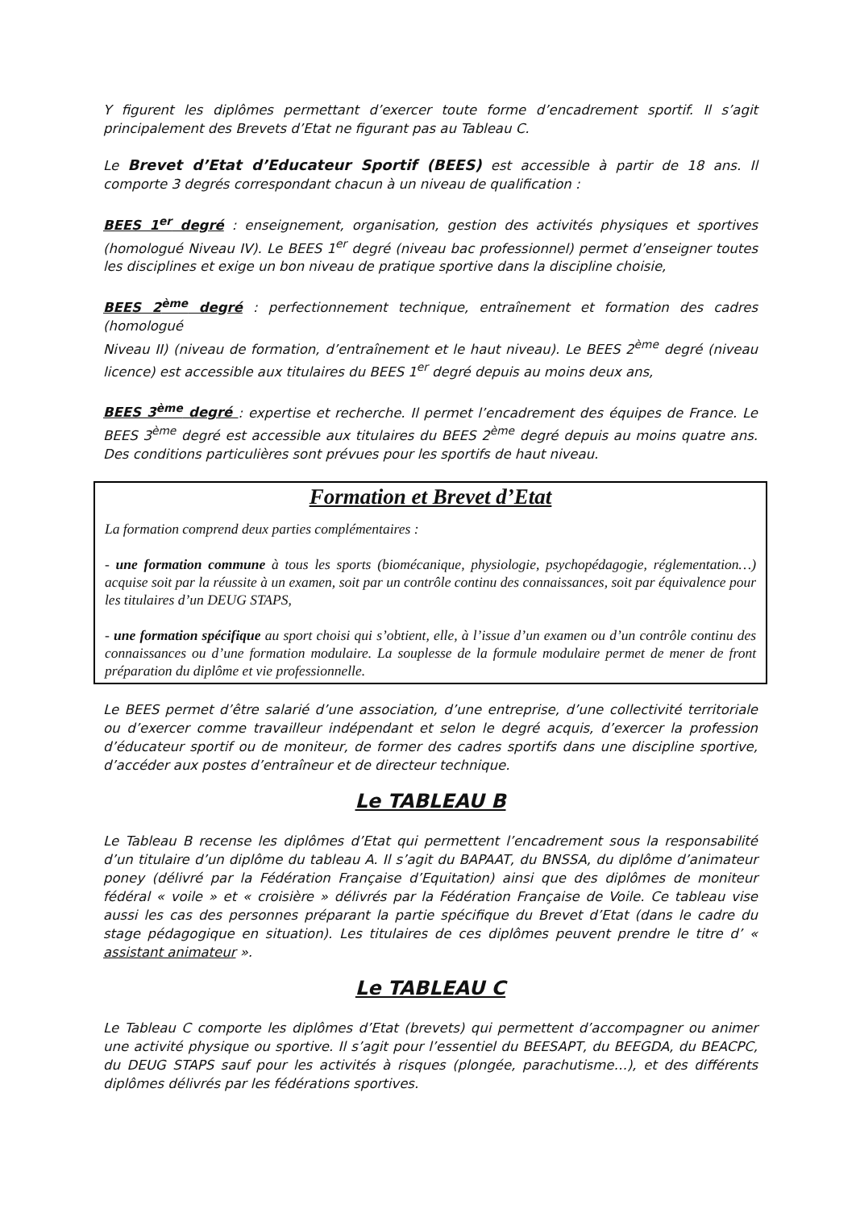Y figurent les diplômes permettant d’exercer toute forme d’encadrement sportif. Il s’agit principalement des Brevets d’Etat ne figurant pas au Tableau C.
Le Brevet d’Etat d’Educateur Sportif (BEES) est accessible à partir de 18 ans. Il comporte 3 degrés correspondant chacun à un niveau de qualification :
BEES 1<sup>er</sup> degré : enseignement, organisation, gestion des activités physiques et sportives (homologué Niveau IV). Le BEES 1<sup>er</sup> degré (niveau bac professionnel) permet d’enseigner toutes les disciplines et exige un bon niveau de pratique sportive dans la discipline choisie,
BEES 2<sup>ème</sup> degré : perfectionnement technique, entraînement et formation des cadres (homologué
Niveau II) (niveau de formation, d’entraînement et le haut niveau). Le BEES 2<sup>ème</sup> degré (niveau licence) est accessible aux titulaires du BEES 1<sup>er</sup> degré depuis au moins deux ans,
BEES 3<sup>ème</sup> degré : expertise et recherche. Il permet l’encadrement des équipes de France. Le BEES 3<sup>ème</sup> degré est accessible aux titulaires du BEES 2<sup>ème</sup> degré depuis au moins quatre ans. Des conditions particulières sont prévues pour les sportifs de haut niveau.
Formation et Brevet d’Etat
La formation comprend deux parties complémentaires :
- une formation commune à tous les sports (biomécanique, physiologie, psychopédagogie, réglementation…) acquise soit par la réussite à un examen, soit par un contrôle continu des connaissances, soit par équivalence pour les titulaires d’un DEUG STAPS,
- une formation spécifique au sport choisi qui s’obtient, elle, à l’issue d’un examen ou d’un contrôle continu des connaissances ou d’une formation modulaire. La souplesse de la formule modulaire permet de mener de front préparation du diplôme et vie professionnelle.
Le BEES permet d’être salarié d’une association, d’une entreprise, d’une collectivité territoriale ou d’exercer comme travailleur indépendant et selon le degré acquis, d’exercer la profession d’éducateur sportif ou de moniteur, de former des cadres sportifs dans une discipline sportive, d’accéder aux postes d’entraîneur et de directeur technique.
Le TABLEAU B
Le Tableau B recense les diplômes d’Etat qui permettent l’encadrement sous la responsabilité d’un titulaire d’un diplôme du tableau A. Il s’agit du BAPAAT, du BNSSA, du diplôme d’animateur poney (délivré par la Fédération Française d’Equitation) ainsi que des diplômes de moniteur fédéral « voile » et « croisière » délivrés par la Fédération Française de Voile. Ce tableau vise aussi les cas des personnes préparant la partie spécifique du Brevet d’Etat (dans le cadre du stage pédagogique en situation). Les titulaires de ces diplômes peuvent prendre le titre d’ « assistant animateur ».
Le TABLEAU C
Le Tableau C comporte les diplômes d’Etat (brevets) qui permettent d’accompagner ou animer une activité physique ou sportive. Il s’agit pour l’essentiel du BEESAPT, du BEEGDA, du BEACPC, du DEUG STAPS sauf pour les activités à risques (plongée, parachutisme…), et des différents diplômes délivrés par les fédérations sportives.